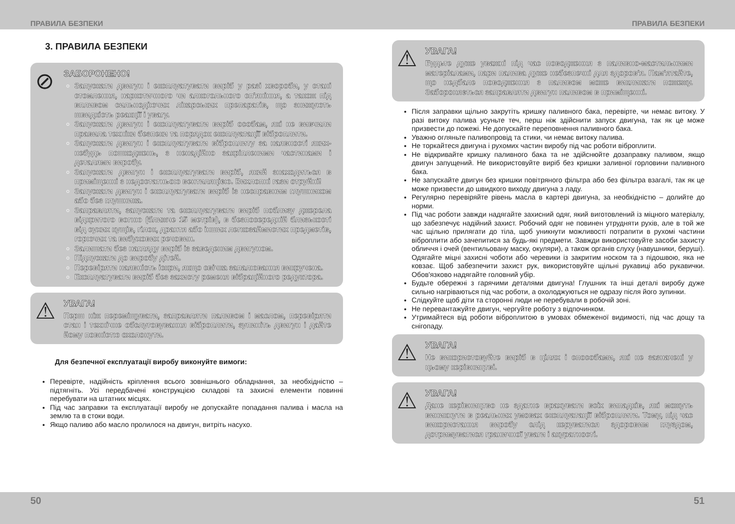ПРАВИЛА БЕЗПЕКИ ПРАВИЛА БЕЗПЕКИ
3. ПРАВИЛА БЕЗПЕКИ
⊘
ЗАБОРОНЕНО!
Запускати двигун і експлуатувати виріб у разі хвороби, у стані стомлення, наркотичного чи алкогольного сп'яніння, а також під впливом сильнодіючих лікарських препаратів, що знижують швидкість реакції і увагу.
Запускати двигун і експлуатувати виріб особам, які не вивчили правила техніки безпеки та порядок експлуатації віброплити.
Запускати двигун і експлуатувати віброплиту за наявності яких-небудь пошкоджень, з ненадійно закріпленими частинами і деталями виробу.
Запускати двигун і експлуатувати виріб, який знаходиться в приміщенні з недостатньою вентиляцією. Вихлопні гази отруйні!
Запускати двигун і експлуатувати виріб із несправним глушником або без глушника.
Заправляти, запускати та експлуатувати виріб поблизу джерела відкритого вогню (ближче 15 метрів), в безпосередній близькості від сухих кущів, гілок, дрантя або інших легкозаймистих предметів, горючих та вибухових речовин.
Залишати без нагляду виріб із заведеним двигуном.
Підпускати до виробу дітей.
Перевіряти наявність іскри, якщо свічка запалювання викручена.
Експлуатувати виріб без захисту ременя вібраційного редуктора.
⚠
УВАГА!
Перш ніж переміщувати, заправляти паливом і маслом, перевіряти стан і технічне обслуговування віброплити, зупиніть двигун і дайте йому повністю охолонути.
Для безпечної експлуатації виробу виконуйте вимоги:
Перевірте, надійність кріплення всього зовнішнього обладнання, за необхідністю – підтягніть. Усі передбачені конструкцією складові та захисні елементи повинні перебувати на штатних місцях.
Під час заправки та експлуатації виробу не допускайте попадання палива і масла на землю та в стоки води.
Якщо паливо або масло пролилося на двигун, витріть насухо.
⚠
УВАГА!
Будьте дуже уважні під час поводження з паливно-мастильними матеріалами, пари палива дуже небезпечні для здоров'я. Пам'ятайте, що недбале поводження з паливом може викликати пожежу. Забороняється заправляти двигун паливом в приміщенні.
Після заправки щільно закрутіть кришку паливного бака, перевірте, чи немає витоку. У разі витоку палива усуньте теч, перш ніж здійснити запуск двигуна, так як це може призвести до пожежі. Не допускайте переповнення паливного бака.
Уважно огляньте паливопровід та стики, чи немає витоку палива.
Не торкайтеся двигуна і рухомих частин виробу під час роботи віброплити.
Не відкривайте кришку паливного бака та не здійснюйте дозаправку паливом, якщо двигун запущений. Не використовуйте виріб без кришки заливної горловини паливного бака.
Не запускайте двигун без кришки повітряного фільтра або без фільтра взагалі, так як це може призвести до швидкого виходу двигуна з ладу.
Регулярно перевіряйте рівень масла в картері двигуна, за необхідністю – долийте до норми.
Під час роботи завжди надягайте захисний одяг, який виготовлений із міцного матеріалу, що забезпечує надійний захист. Робочий одяг не повинен утрудняти рухів, але в той же час щільно прилягати до тіла, щоб уникнути можливості потрапити в рухомі частини віброплити або зачепитися за будь-які предмети. Завжди використовуйте засоби захисту обличчя і очей (вентильовану маску, окуляри), а також органів слуху (навушники, беруші). Одягайте міцні захисні чоботи або черевики із закритим носком та з підошвою, яка не ковзає. Щоб забезпечити захист рук, використовуйте щільні рукавиці або рукавички. Обов'язково надягайте головний убір.
Будьте обережні з гарячими деталями двигуна! Глушник та інші деталі виробу дуже сильно нагріваються під час роботи, а охолоджуються не одразу після його зупинки.
Слідкуйте щоб діти та сторонні люди не перебували в робочій зоні.
Не перевантажуйте двигун, чергуйте роботу з відпочинком.
Утримайтеся від роботи віброплитою в умовах обмеженої видимості, під час дощу та снігопаду.
⚠
УВАГА!
Не використовуйте виріб в цілях і способами, які не зазначені у цьому керівництві.
⚠
УВАГА!
Дане керівництво не здатне врахувати всіх випадків, які можуть виникнути в реальних умовах експлуатації віброплити. Тому, під час використання виробу слід керуватися здоровим глуздом, дотримуватися граничної уваги і акуратності.
50 51